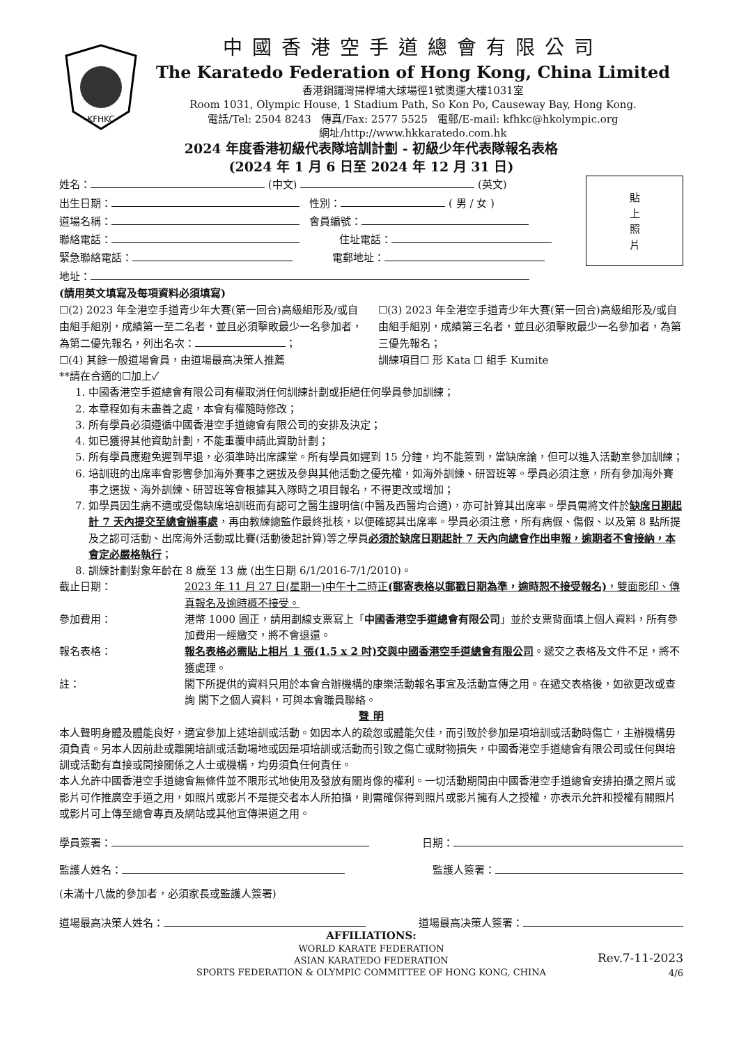KFHKC
中國香港空手道總會有限公司
The Karatedo Federation of Hong Kong, China Limited
香港銅鑼灣掃桿埔大球場徑1號奧運大樓1031室
Room 1031, Olympic House, 1 Stadium Path, So Kon Po, Causeway Bay, Hong Kong.
電話/Tel: 2504 8243 傳真/Fax: 2577 5525 電郵/E-mail: kfhkc@hkolympic.org
網址/http://www.hkkaratedo.com.hk
2024 年度香港初級代表隊培訓計劃 - 初級少年代表隊報名表格
(2024 年 1 月 6 日至 2024 年 12 月 31 日)
姓名： (中文) (英文)
出生日期： 性別： ( 男 / 女 )
道場名稱： 會員編號：
聯絡電話： 住址電話：
緊急聯絡電話： 電郵地址：
地址：
貼
上
照
片
(請用英文填寫及每項資料必須填寫)
☐(2) 2023 年全港空手道青少年大賽(第一回合)高級組形及/或自由組手組別，成績第一至二名者，並且必須擊敗最少一名參加者，為第二優先報名，列出名次： ；
☐(3) 2023 年全港空手道青少年大賽(第一回合)高級組形及/或自由組手組別，成績第三名者，並且必須擊敗最少一名參加者，為第三優先報名；
☐(4) 其餘一般道場會員，由道場最高决策人推薦
訓練項目☐ 形 Kata ☐ 組手 Kumite
**請在合適的☐加上✓
1. 中國香港空手道總會有限公司有權取消任何訓練計劃或拒絕任何學員參加訓練；
2. 本章程如有未盡善之處，本會有權隨時修改；
3. 所有學員必須遵循中國香港空手道總會有限公司的安排及決定；
4. 如已獲得其他資助計劃，不能重覆申請此資助計劃；
5. 所有學員應避免遲到早退，必須準時出席課堂。所有學員如遲到 15 分鐘，均不能簽到，當缺席論，但可以進入活動室參加訓練；
6. 培訓班的出席率會影響參加海外賽事之選拔及參與其他活動之優先權，如海外訓練、研習班等。學員必須注意，所有參加海外賽事之選拔、海外訓練、研習班等會根據其入隊時之項目報名，不得更改或增加；
7. 如學員因生病不適或受傷缺席培訓班而有認可之醫生證明信(中醫及西醫均合適)，亦可計算其出席率。學員需將文件於缺席日期起計 7 天內提交至總會辦事處，再由教練總監作最終批核，以便確認其出席率。學員必須注意，所有病假、傷假、以及第 8 點所提及之認可活動、出席海外活動或比賽(活動後起計算)等之學員必須於缺席日期起計 7 天內向總會作出申報，逾期者不會接納，本會定必嚴格執行；
8. 訓練計劃對象年齡在 8 歲至 13 歲 (出生日期 6/1/2016-7/1/2010)。
截止日期： 2023 年 11 月 27 日(星期一)中午十二時正(郵寄表格以郵戳日期為準，逾時恕不接受報名)，雙面影印、傳真報名及逾時概不接受。
參加費用： 港幣 1000 圓正，請用劃線支票寫上「中國香港空手道總會有限公司」並於支票背面填上個人資料，所有參加費用一經繳交，將不會退還。
報名表格： 報名表格必需貼上相片 1 張(1.5 x 2 吋)交與中國香港空手道總會有限公司。遞交之表格及文件不足，將不獲處理。
註： 閣下所提供的資料只用於本會合辦機構的康樂活動報名事宜及活動宣傳之用。在遞交表格後，如欲更改或查詢 閣下之個人資料，可與本會職員聯絡。
聲 明
本人聲明身體及體能良好，適宜參加上述培訓或活動。如因本人的疏忽或體能欠佳，而引致於參加是項培訓或活動時傷亡，主辦機構毋須負責。另本人因前赴或離開培訓或活動場地或因是項培訓或活動而引致之傷亡或財物損失，中國香港空手道總會有限公司或任何與培訓或活動有直接或間接關係之人士或機構，均毋須負任何責任。
本人允許中國香港空手道總會無條件並不限形式地使用及發放有關肖像的權利。一切活動期間由中國香港空手道總會安排拍攝之照片或影片可作推廣空手道之用，如照片或影片不是提交者本人所拍攝，則需確保得到照片或影片擁有人之授權，亦表示允許和授權有關照片或影片可上傳至總會專頁及網站或其他宣傳渠道之用。
學員簽署： 日期：
監護人姓名： 監護人簽署：
(未滿十八歲的參加者，必須家長或監護人簽署)
道場最高决策人姓名： 道場最高决策人簽署：
AFFILIATIONS:
WORLD KARATE FEDERATION
ASIAN KARATEDO FEDERATION
SPORTS FEDERATION & OLYMPIC COMMITTEE OF HONG KONG, CHINA
Rev.7-11-2023
4/6